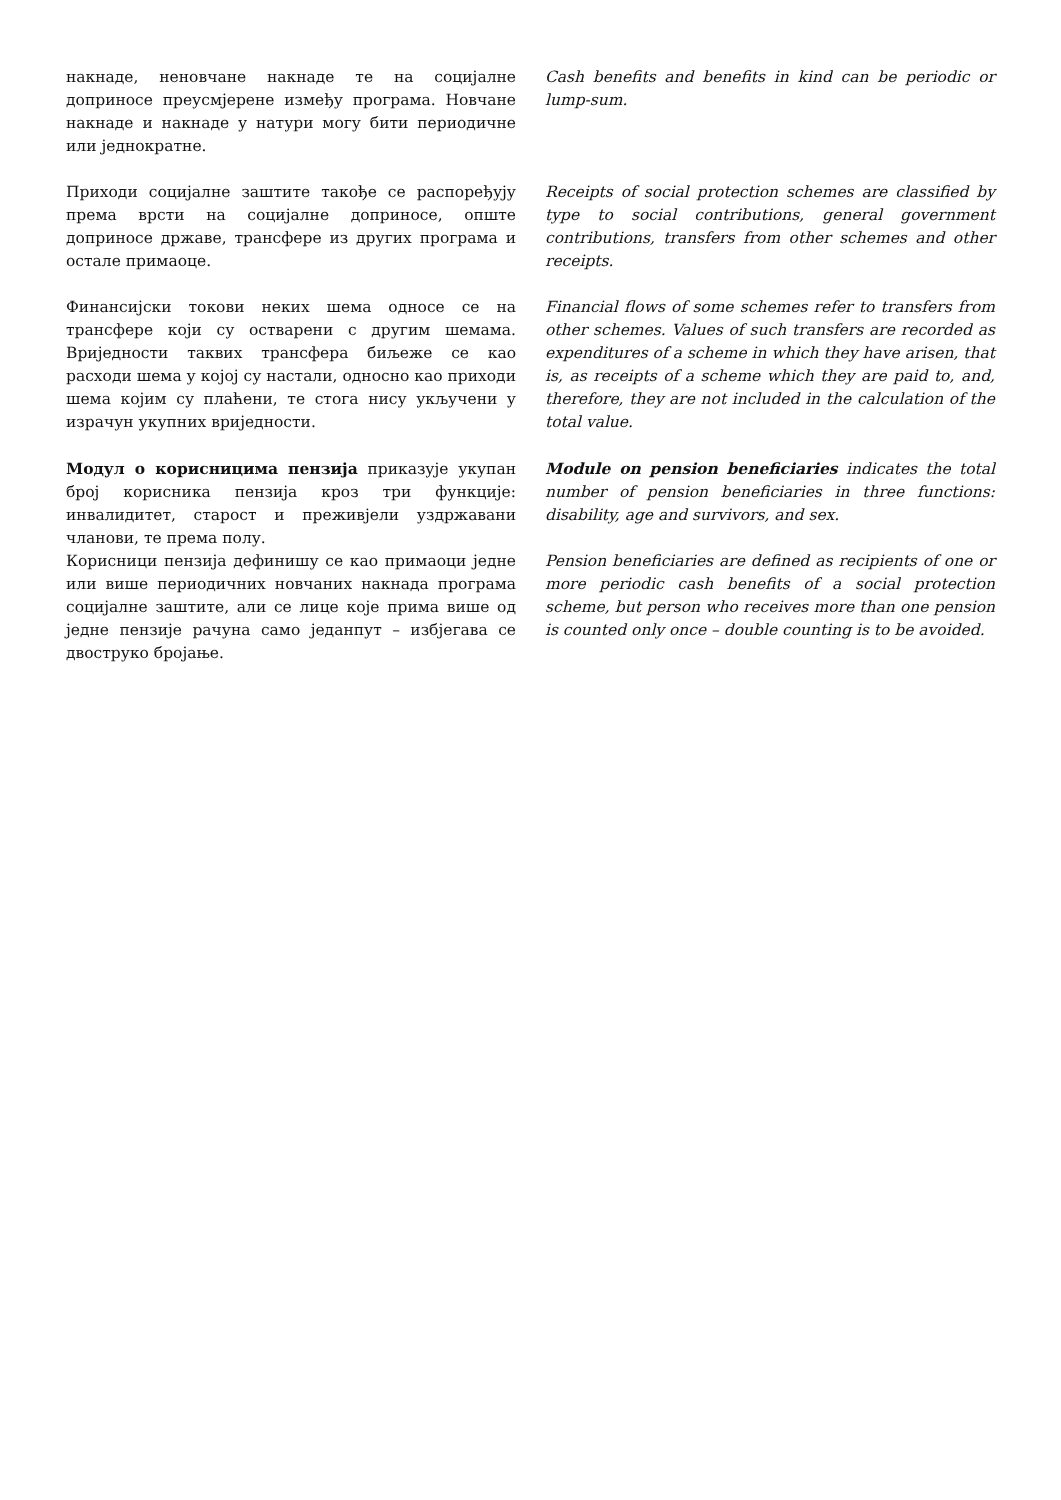накнаде, неновчане накнаде те на социјалне доприносе преусмјерене између програма. Новчане накнаде и накнаде у натури могу бити периодичне или једнократне.
Cash benefits and benefits in kind can be periodic or lump-sum.
Приходи социјалне заштите такође се распоређују према врсти на социјалне доприносе, опште доприносе државе, трансфере из других програма и остале примаоце.
Receipts of social protection schemes are classified by type to social contributions, general government contributions, transfers from other schemes and other receipts.
Финансијски токови неких шема односе се на трансфере који су остварени с другим шемама. Вриједности таквих трансфера биљеже се као расходи шема у којој су настали, односно као приходи шема којим су плаћени, те стога нису укључени у израчун укупних вриједности.
Financial flows of some schemes refer to transfers from other schemes. Values of such transfers are recorded as expenditures of a scheme in which they have arisen, that is, as receipts of a scheme which they are paid to, and, therefore, they are not included in the calculation of the total value.
Модул о корисницима пензија приказује укупан број корисника пензија кроз три функције: инвалидитет, старост и преживјели уздржавани чланови, те према полу.
Корисници пензија дефинишу се као примаоци једне или више периодичних новчаних накнада програма социјалне заштите, али се лице које прима више од једне пензије рачуна само једанпут – избјегава се двоструко бројање.
Module on pension beneficiaries indicates the total number of pension beneficiaries in three functions: disability, age and survivors, and sex.
Pension beneficiaries are defined as recipients of one or more periodic cash benefits of a social protection scheme, but person who receives more than one pension is counted only once – double counting is to be avoided.